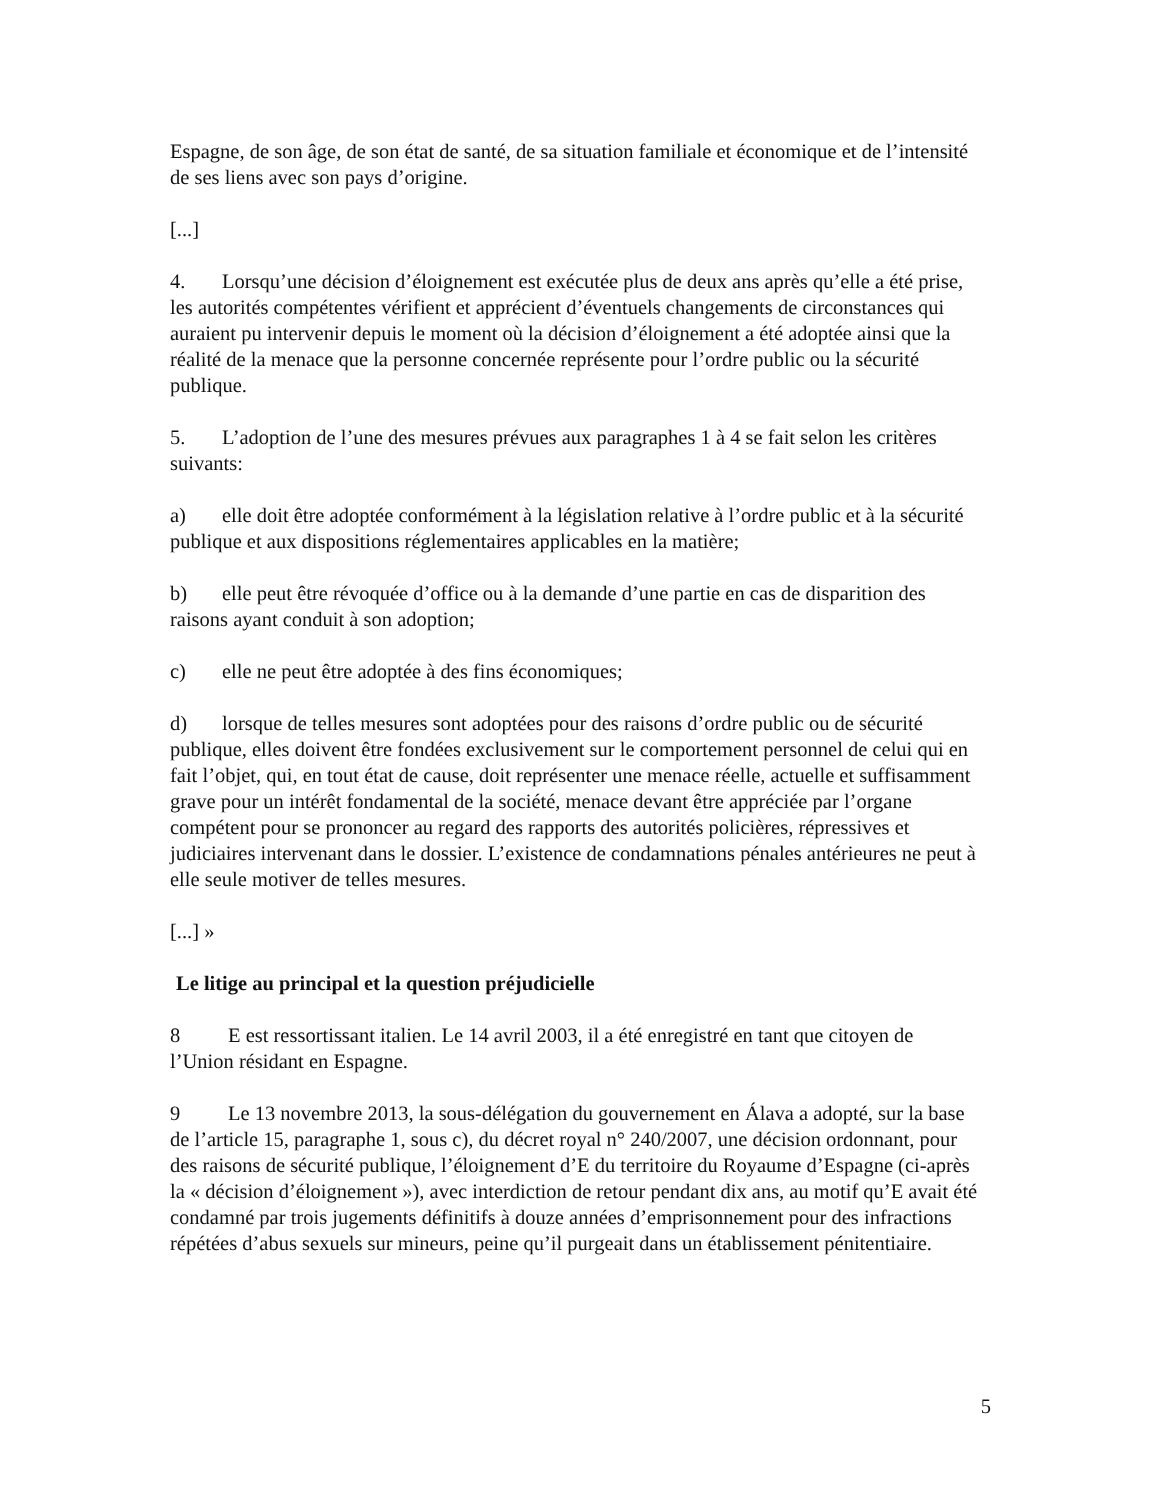Espagne, de son âge, de son état de santé, de sa situation familiale et économique et de l’intensité de ses liens avec son pays d’origine.
[...]
4. Lorsqu’une décision d’éloignement est exécutée plus de deux ans après qu’elle a été prise, les autorités compétentes vérifient et apprécient d’éventuels changements de circonstances qui auraient pu intervenir depuis le moment où la décision d’éloignement a été adoptée ainsi que la réalité de la menace que la personne concernée représente pour l’ordre public ou la sécurité publique.
5. L’adoption de l’une des mesures prévues aux paragraphes 1 à 4 se fait selon les critères suivants:
a) elle doit être adoptée conformément à la législation relative à l’ordre public et à la sécurité publique et aux dispositions réglementaires applicables en la matière;
b) elle peut être révoquée d’office ou à la demande d’une partie en cas de disparition des raisons ayant conduit à son adoption;
c) elle ne peut être adoptée à des fins économiques;
d) lorsque de telles mesures sont adoptées pour des raisons d’ordre public ou de sécurité publique, elles doivent être fondées exclusivement sur le comportement personnel de celui qui en fait l’objet, qui, en tout état de cause, doit représenter une menace réelle, actuelle et suffisamment grave pour un intérêt fondamental de la société, menace devant être appréciée par l’organe compétent pour se prononcer au regard des rapports des autorités policières, répressives et judiciaires intervenant dans le dossier. L’existence de condamnations pénales antérieures ne peut à elle seule motiver de telles mesures.
[...] »
Le litige au principal et la question préjudicielle
8 E est ressortissant italien. Le 14 avril 2003, il a été enregistré en tant que citoyen de l’Union résidant en Espagne.
9 Le 13 novembre 2013, la sous-délégation du gouvernement en Álava a adopté, sur la base de l’article 15, paragraphe 1, sous c), du décret royal n° 240/2007, une décision ordonnant, pour des raisons de sécurité publique, l’éloignement d’E du territoire du Royaume d’Espagne (ci-après la « décision d’éloignement »), avec interdiction de retour pendant dix ans, au motif qu’E avait été condamné par trois jugements définitifs à douze années d’emprisonnement pour des infractions répétées d’abus sexuels sur mineurs, peine qu’il purgeait dans un établissement pénitentiaire.
5